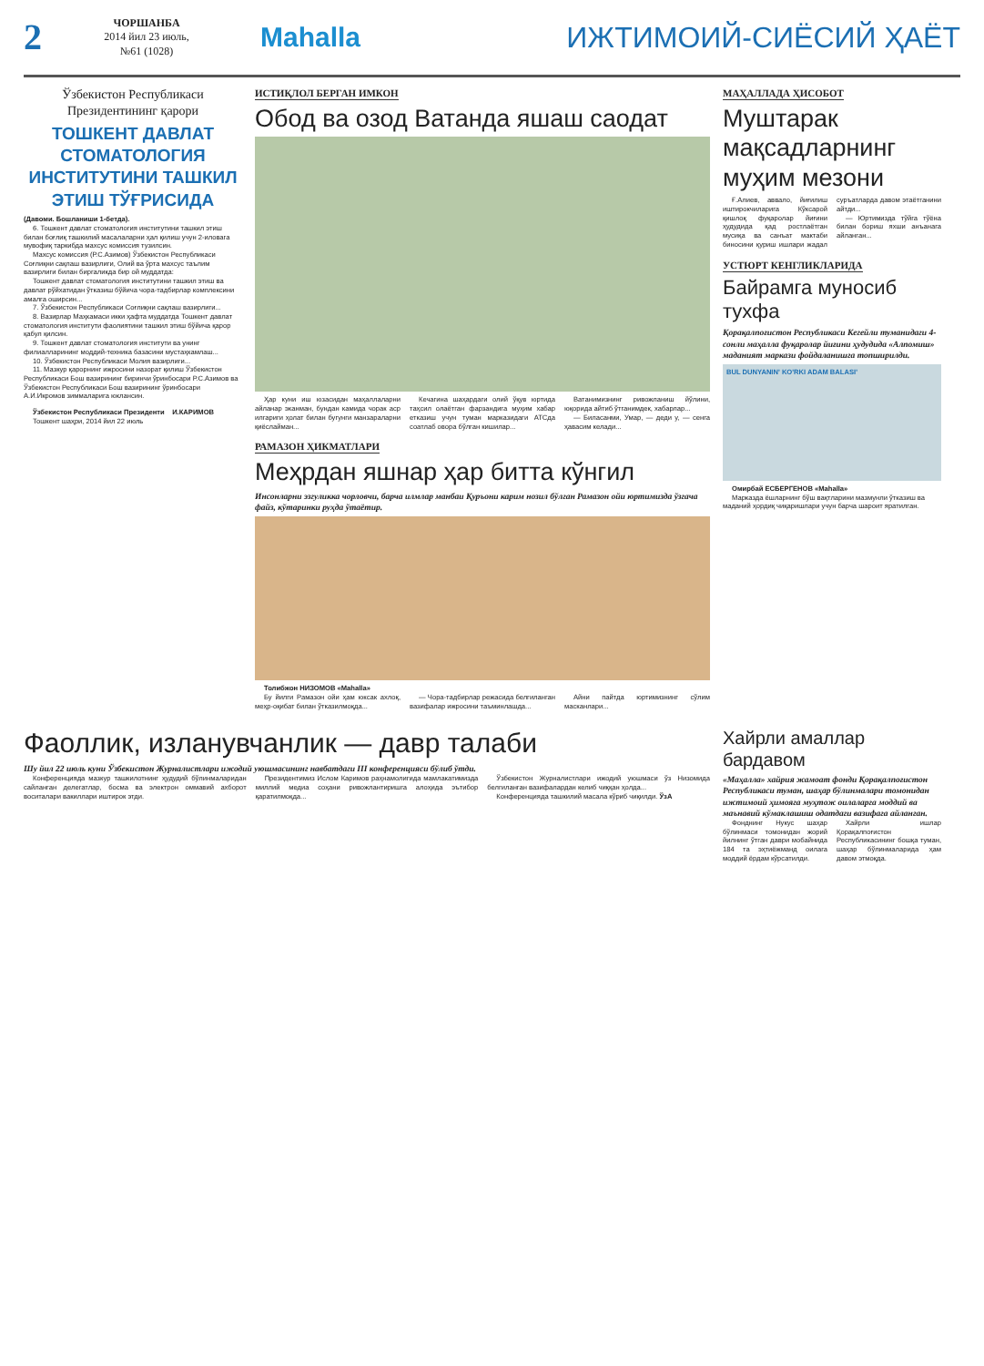2
ЧОРШАНБА
2014 йил 23 июль,
№61 (1028)
Mahalla ИЖТИМОИЙ-СИЁСИЙ ҲАЁТ
Ўзбекистон Республикаси Президентининг қарори
ТОШКЕНТ ДАВЛАТ СТОМАТОЛОГИЯ ИНСТИТУТИНИ ТАШКИЛ ЭТИШ ТЎҒРИСИДА
(Давоми. Бошланиши 1-бетда).
6. Тошкент давлат стоматология институтини ташкил этиш билан боғлиқ ташкилий масалаларни ҳал қилиш учун 2-иловага мувофиқ таркибда махсус комиссия тузилсин.
Махсус комиссия (Р.С.Азимов) Ўзбекистон Республикаси Соғлиқни сақлаш вазирлиги, Олий ва ўрта махсус таълим вазирлиги билан биргаликда бир ой муддатда:
Тошкент давлат стоматология институтини ташкил этиш ва давлат рўйхатидан ўтказиш бўйича чора-тадбирлар комплексини амалга оширсин...
7. Ўзбекистон Республикаси Соғлиқни сақлаш вазирлиги...
8. Вазирлар Маҳкамаси икки ҳафта муддатда Тошкент давлат стоматология институти фаолиятини ташкил этиш бўйича қарор қабул қилсин.
9. Тошкент давлат стоматология институти ва унинг филиалларининг моддий-техника базасини мустаҳкамлаш...
10. Ўзбекистон Республикаси Молия вазирлиги...
11. Мазкур қарорнинг ижросини назорат қилиш Ўзбекистон Республикаси Бош вазирининг биринчи ўринбосари Р.С.Азимов ва Ўзбекистон Республикаси Бош вазирининг ўринбосари А.И.Икромов зиммаларига юклансин.
Ўзбекистон Республикаси Президенти И.КАРИМОВ
Тошкент шаҳри, 2014 йил 22 июль
ИСТИҚЛОЛ БЕРГАН ИМКОН
Обод ва озод Ватанда яшаш саодат
Ҳар куни иш юзасидан маҳаллаларни айланар эканман, бундан камида чорак аср илгариги ҳолат билан бугунги манзараларни қиёслайман...
Кечагина шаҳардаги олий ўқув юртида таҳсил олаётган фарзандига муҳим хабар етказиш учун туман марказидаги АТСда соатлаб овора бўлган кишилар...
Ватанимизнинг ривожланиш йўлини, юқорида айтиб ўтганимдек, хабарлар...
— Биласанми, Умар, — деди у, — сенга ҳавасим келади...
РАМАЗОН ҲИКМАТЛАРИ
Меҳрдан яшнар ҳар битта кўнгил
Инсонларни эзгуликка чорловчи, барча илмлар манбаи Қуръони карим нозил бўлган Рамазон ойи юртимизда ўзгача файз, кўтаринки руҳда ўтаётир.
Толибжон НИЗОМОВ «Mahalla»
Бу йилги Рамазон ойи ҳам юксак ахлоқ, меҳр-оқибат билан ўтказилмоқда...
— Чора-тадбирлар режасида белгиланган вазифалар ижросини таъминлашда...
Айни пайтда юртимизнинг сўлим масканлари...
МАҲАЛЛАДА ҲИСОБОТ
Муштарак мақсадларнинг муҳим мезони
Ғ.Алиев, аввало, йиғилиш иштирокчиларига Кўксарой қишлоқ фуқаролар йиғини ҳудудида қад ростлаётган мусиқа ва санъат мактаби биносини қуриш ишлари жадал суръатларда давом этаётганини айтди...
— Юртимизда тўйга тўёна билан бориш яхши анъанага айланган...
УСТЮРТ КЕНГЛИКЛАРИДА
Байрамга муносиб тухфа
Қорақалпоғистон Республикаси Кегейли туманидаги 4-сонли маҳалла фуқаролар йиғини ҳудудида «Алпомиш» маданият маркази фойдаланишга топширилди.
BUL DUNYANIN' KO'RKI ADAM BALASI'
Омирбай ЕСБЕРГЕНОВ «Mahalla»
Марказда ёшларнинг бўш вақтларини мазмунли ўтказиш ва маданий ҳордиқ чиқаришлари учун барча шароит яратилган.
Фаоллик, изланувчанлик — давр талаби
Шу йил 22 июль куни Ўзбекистон Журналистлари ижодий уюшмасининг навбатдаги III конференцияси бўлиб ўтди.
Конференцияда мазкур ташкилотнинг ҳудудий бўлинмаларидан сайланган делегатлар, босма ва электрон оммавий ахборот воситалари вакиллари иштирок этди.
Президентимиз Ислом Каримов раҳнамолигида мамлакатимизда миллий медиа соҳани ривожлантиришга алоҳида эътибор қаратилмоқда...
Ўзбекистон Журналистлари ижодий уюшмаси ўз Низомида белгиланган вазифалардан келиб чиққан ҳолда...
Конференцияда ташкилий масала кўриб чиқилди. ЎзА
Хайрли амаллар бардавом
«Маҳалла» хайрия жамоат фонди Қорақалпоғистон Республикаси туман, шаҳар бўлинмалари томонидан ижтимоий ҳимояга муҳтож оилаларга моддий ва маънавий кўмаклашиш одатдаги вазифага айланган.
Фонднинг Нукус шаҳар бўлинмаси томонидан жорий йилнинг ўтган даври мобайнида 184 та эҳтиёжманд оилага моддий ёрдам кўрсатилди.
Хайрли ишлар Қорақалпоғистон Республикасининг бошқа туман, шаҳар бўлинмаларида ҳам давом этмоқда.